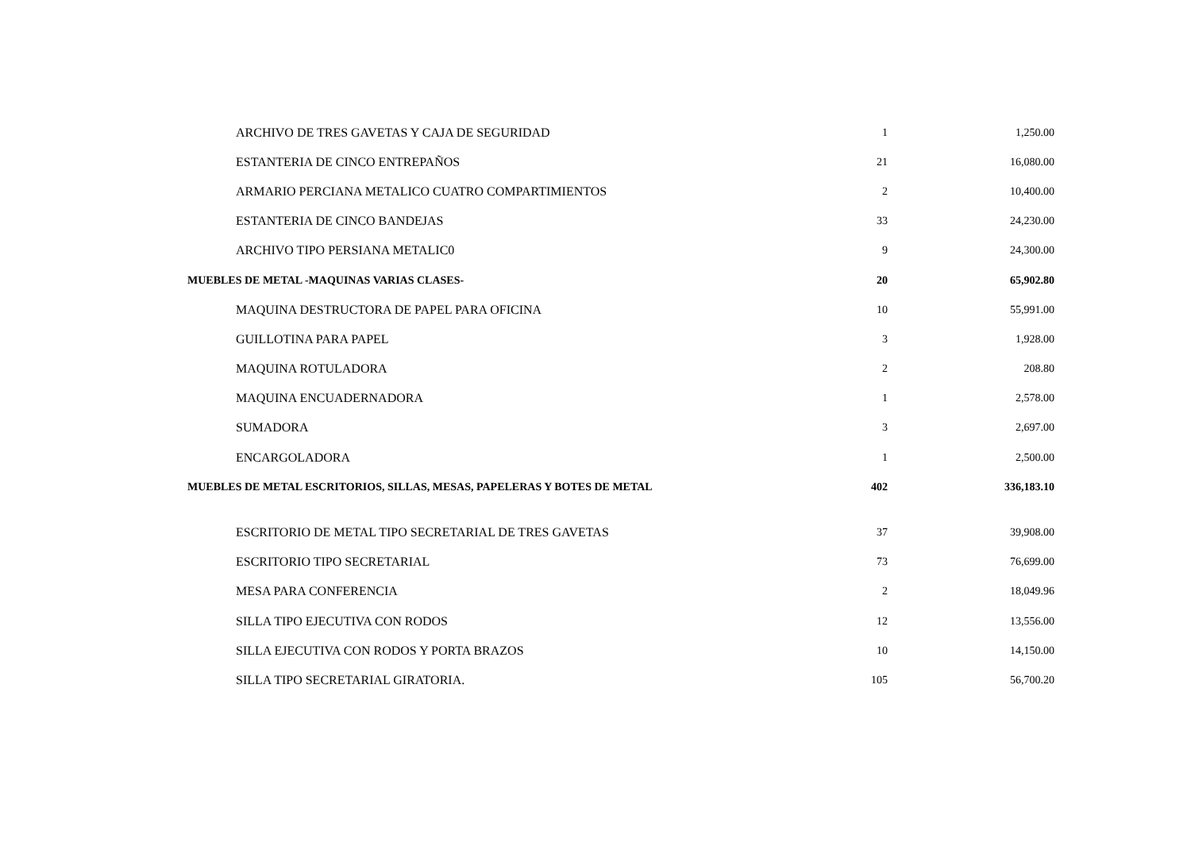| ARCHIVO DE TRES GAVETAS Y CAJA DE SEGURIDAD | 1 | 1,250.00 |
| ESTANTERIA DE CINCO ENTREPAÑOS | 21 | 16,080.00 |
| ARMARIO PERCIANA METALICO CUATRO COMPARTIMIENTOS | 2 | 10,400.00 |
| ESTANTERIA DE CINCO BANDEJAS | 33 | 24,230.00 |
| ARCHIVO TIPO PERSIANA METALIC0 | 9 | 24,300.00 |
| MUEBLES DE METAL -MAQUINAS VARIAS CLASES- | 20 | 65,902.80 |
| MAQUINA DESTRUCTORA DE PAPEL PARA OFICINA | 10 | 55,991.00 |
| GUILLOTINA PARA PAPEL | 3 | 1,928.00 |
| MAQUINA ROTULADORA | 2 | 208.80 |
| MAQUINA ENCUADERNADORA | 1 | 2,578.00 |
| SUMADORA | 3 | 2,697.00 |
| ENCARGOLADORA | 1 | 2,500.00 |
| MUEBLES DE METAL ESCRITORIOS, SILLAS, MESAS, PAPELERAS Y BOTES DE METAL | 402 | 336,183.10 |
| ESCRITORIO DE METAL TIPO SECRETARIAL DE TRES GAVETAS | 37 | 39,908.00 |
| ESCRITORIO TIPO SECRETARIAL | 73 | 76,699.00 |
| MESA PARA CONFERENCIA | 2 | 18,049.96 |
| SILLA TIPO EJECUTIVA CON RODOS | 12 | 13,556.00 |
| SILLA EJECUTIVA CON RODOS Y PORTA BRAZOS | 10 | 14,150.00 |
| SILLA TIPO SECRETARIAL GIRATORIA. | 105 | 56,700.20 |